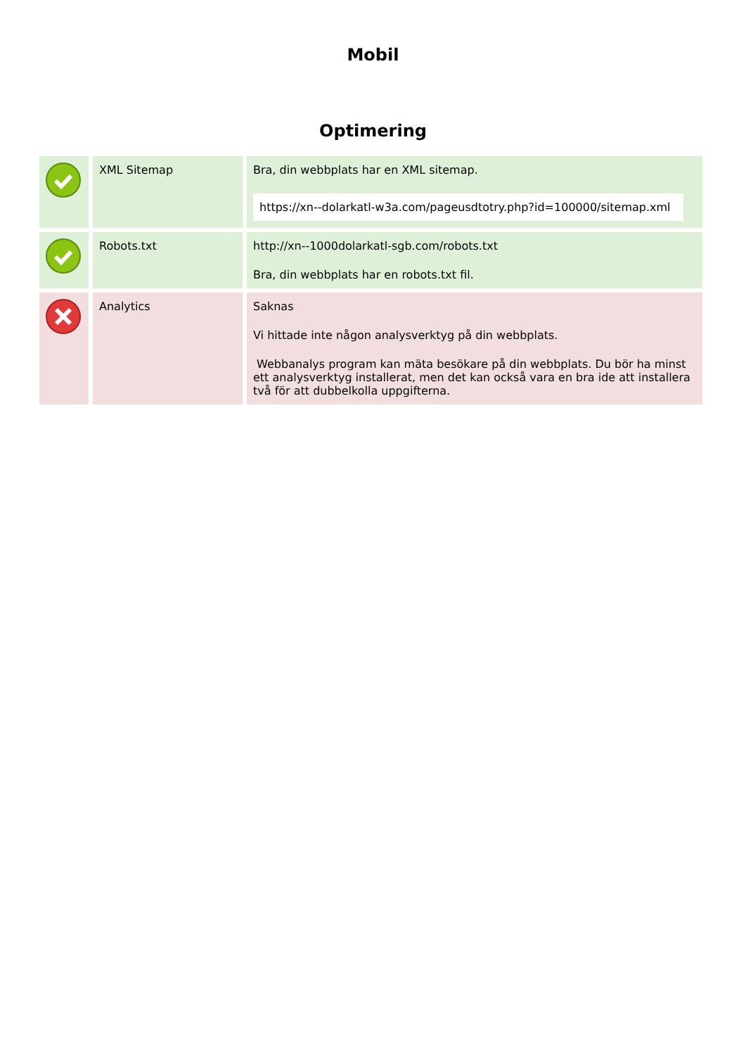Mobil
Optimering
| | XML Sitemap | Bra, din webbplats har en XML sitemap. https://xn--dolarkatl-w3a.com/pageusdtotry.php?id=100000/sitemap.xml |
| | Robots.txt | http://xn--1000dolarkatl-sgb.com/robots.txt Bra, din webbplats har en robots.txt fil. |
| | Analytics | Saknas Vi hittade inte någon analysverktyg på din webbplats. Webbanalys program kan mäta besökare på din webbplats. Du bör ha minst ett analysverktyg installerat, men det kan också vara en bra ide att installera två för att dubbelkolla uppgifterna. |